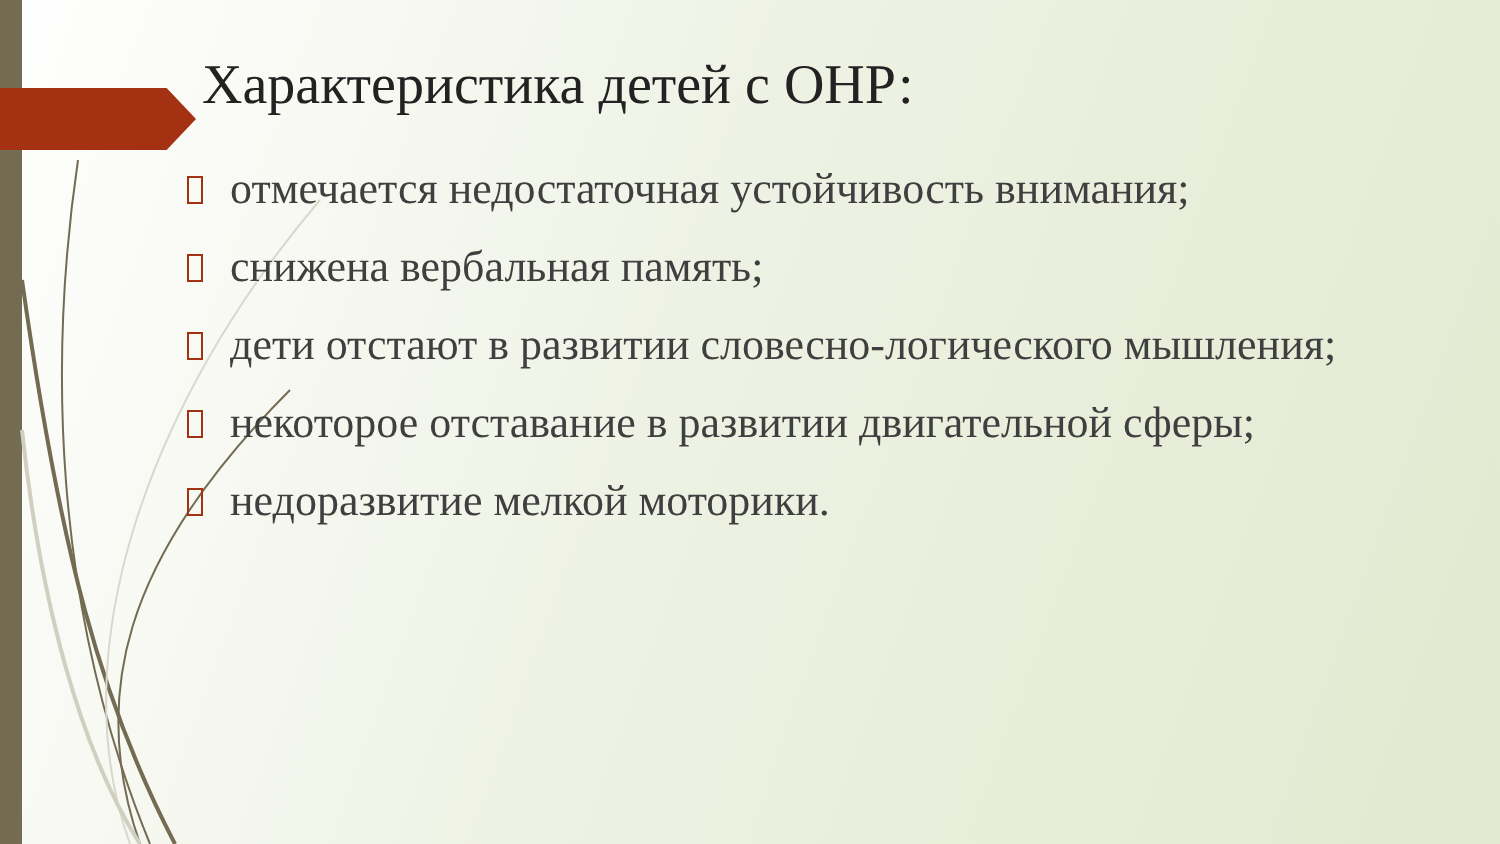Характеристика детей с ОНР:
отмечается недостаточная устойчивость внимания;
снижена вербальная память;
дети отстают в развитии словесно-логического мышления;
некоторое отставание в развитии двигательной сферы;
недоразвитие мелкой моторики.